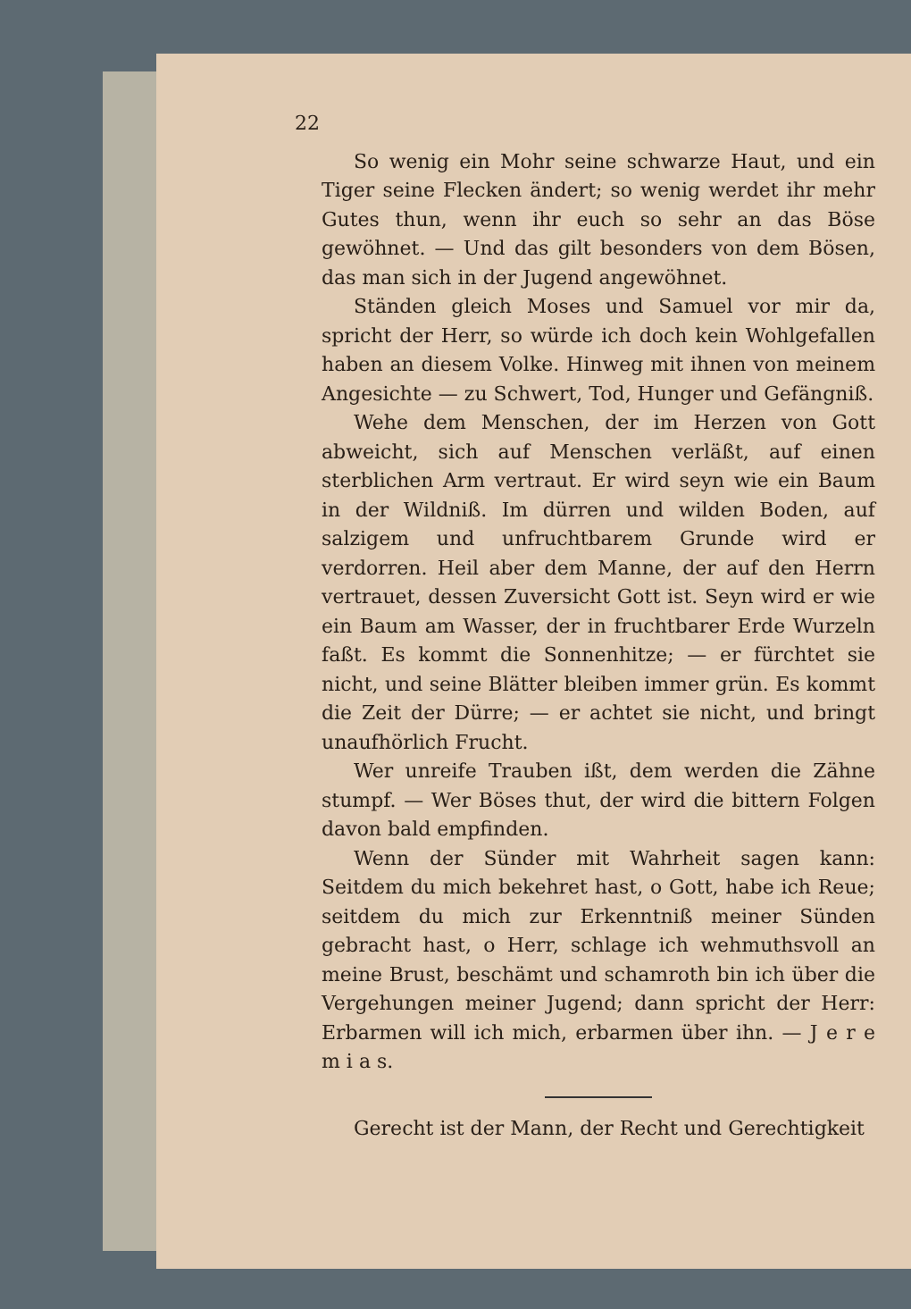22
So wenig ein Mohr seine schwarze Haut, und ein Tiger seine Flecken ändert; so wenig werdet ihr mehr Gutes thun, wenn ihr euch so sehr an das Böse gewöhnet. — Und das gilt besonders von dem Bösen, das man sich in der Jugend angewöhnet.
Ständen gleich Moses und Samuel vor mir da, spricht der Herr, so würde ich doch kein Wohlgefallen haben an diesem Volke. Hinweg mit ihnen von meinem Angesichte — zu Schwert, Tod, Hunger und Gefängniß.
Wehe dem Menschen, der im Herzen von Gott abweicht, sich auf Menschen verläßt, auf einen sterblichen Arm vertraut. Er wird seyn wie ein Baum in der Wildniß. Im dürren und wilden Boden, auf salzigem und unfruchtbarem Grunde wird er verdorren. Heil aber dem Manne, der auf den Herrn vertrauet, dessen Zuversicht Gott ist. Seyn wird er wie ein Baum am Wasser, der in fruchtbarer Erde Wurzeln faßt. Es kommt die Sonnenhitze; — er fürchtet sie nicht, und seine Blätter bleiben immer grün. Es kommt die Zeit der Dürre; — er achtet sie nicht, und bringt unaufhörlich Frucht.
Wer unreife Trauben ißt, dem werden die Zähne stumpf. — Wer Böses thut, der wird die bittern Folgen davon bald empfinden.
Wenn der Sünder mit Wahrheit sagen kann: Seitdem du mich bekehret hast, o Gott, habe ich Reue; seitdem du mich zur Erkenntniß meiner Sünden gebracht hast, o Herr, schlage ich wehmuthsvoll an meine Brust, beschämt und schamroth bin ich über die Vergehungen meiner Jugend; dann spricht der Herr: Erbarmen will ich mich, erbarmen über ihn. — J e r e m i a s.
Gerecht ist der Mann, der Recht und Gerechtigkeit